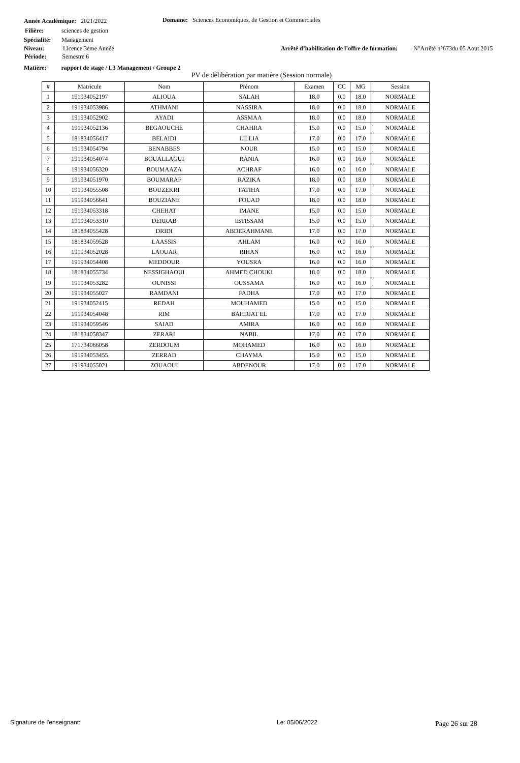Année Académique: 2021/2022 Domaine: Sciences Economiques, de Gestion et Commerciales
Filière: sciences de gestion
Spécialité: Management
Niveau: Licence 3ème Année Arrêté d’habilitation de l’offre de formation: N°Arrêté n°673du 05 Aout 2015
Période: Semestre 6
Matière: rapport de stage / L3 Management / Groupe 2
PV de délibération par matière (Session normale)
| # | Matricule | Nom | Prénom | Examen | CC | MG | Session |
| --- | --- | --- | --- | --- | --- | --- | --- |
| 1 | 191934052197 | ALIOUA | SALAH | 18.0 | 0.0 | 18.0 | NORMALE |
| 2 | 191934053986 | ATHMANI | NASSIRA | 18.0 | 0.0 | 18.0 | NORMALE |
| 3 | 191934052902 | AYADI | ASSMAA | 18.0 | 0.0 | 18.0 | NORMALE |
| 4 | 191934052136 | BEGAOUCHE | CHAHRA | 15.0 | 0.0 | 15.0 | NORMALE |
| 5 | 181834056417 | BELAIDI | LILLIA | 17.0 | 0.0 | 17.0 | NORMALE |
| 6 | 191934054794 | BENABBES | NOUR | 15.0 | 0.0 | 15.0 | NORMALE |
| 7 | 191934054074 | BOUALLAGUI | RANIA | 16.0 | 0.0 | 16.0 | NORMALE |
| 8 | 191934056320 | BOUMAAZA | ACHRAF | 16.0 | 0.0 | 16.0 | NORMALE |
| 9 | 191934051970 | BOUMARAF | RAZIKA | 18.0 | 0.0 | 18.0 | NORMALE |
| 10 | 191934055508 | BOUZEKRI | FATIHA | 17.0 | 0.0 | 17.0 | NORMALE |
| 11 | 191934056641 | BOUZIANE | FOUAD | 18.0 | 0.0 | 18.0 | NORMALE |
| 12 | 191934053318 | CHEHAT | IMANE | 15.0 | 0.0 | 15.0 | NORMALE |
| 13 | 191934053310 | DERRAB | IBTISSAM | 15.0 | 0.0 | 15.0 | NORMALE |
| 14 | 181834055428 | DRIDI | ABDERAHMANE | 17.0 | 0.0 | 17.0 | NORMALE |
| 15 | 181834059528 | LAASSIS | AHLAM | 16.0 | 0.0 | 16.0 | NORMALE |
| 16 | 191934052028 | LAOUAR | RIHAN | 16.0 | 0.0 | 16.0 | NORMALE |
| 17 | 191934054408 | MEDDOUR | YOUSRA | 16.0 | 0.0 | 16.0 | NORMALE |
| 18 | 181834055734 | NESSIGHAOUI | AHMED CHOUKI | 18.0 | 0.0 | 18.0 | NORMALE |
| 19 | 191934053282 | OUNISSI | OUSSAMA | 16.0 | 0.0 | 16.0 | NORMALE |
| 20 | 191934055027 | RAMDANI | FADHA | 17.0 | 0.0 | 17.0 | NORMALE |
| 21 | 191934052415 | REDAH | MOUHAMED | 15.0 | 0.0 | 15.0 | NORMALE |
| 22 | 191934054048 | RIM | BAHDJAT EL | 17.0 | 0.0 | 17.0 | NORMALE |
| 23 | 191934059546 | SAIAD | AMIRA | 16.0 | 0.0 | 16.0 | NORMALE |
| 24 | 181834058347 | ZERARI | NABIL | 17.0 | 0.0 | 17.0 | NORMALE |
| 25 | 171734066058 | ZERDOUM | MOHAMED | 16.0 | 0.0 | 16.0 | NORMALE |
| 26 | 191934053455 | ZERRAD | CHAYMA | 15.0 | 0.0 | 15.0 | NORMALE |
| 27 | 191934055021 | ZOUAOUI | ABDENOUR | 17.0 | 0.0 | 17.0 | NORMALE |
Signature de l'enseignant: Le: 05/06/2022 Page 26 sur 28